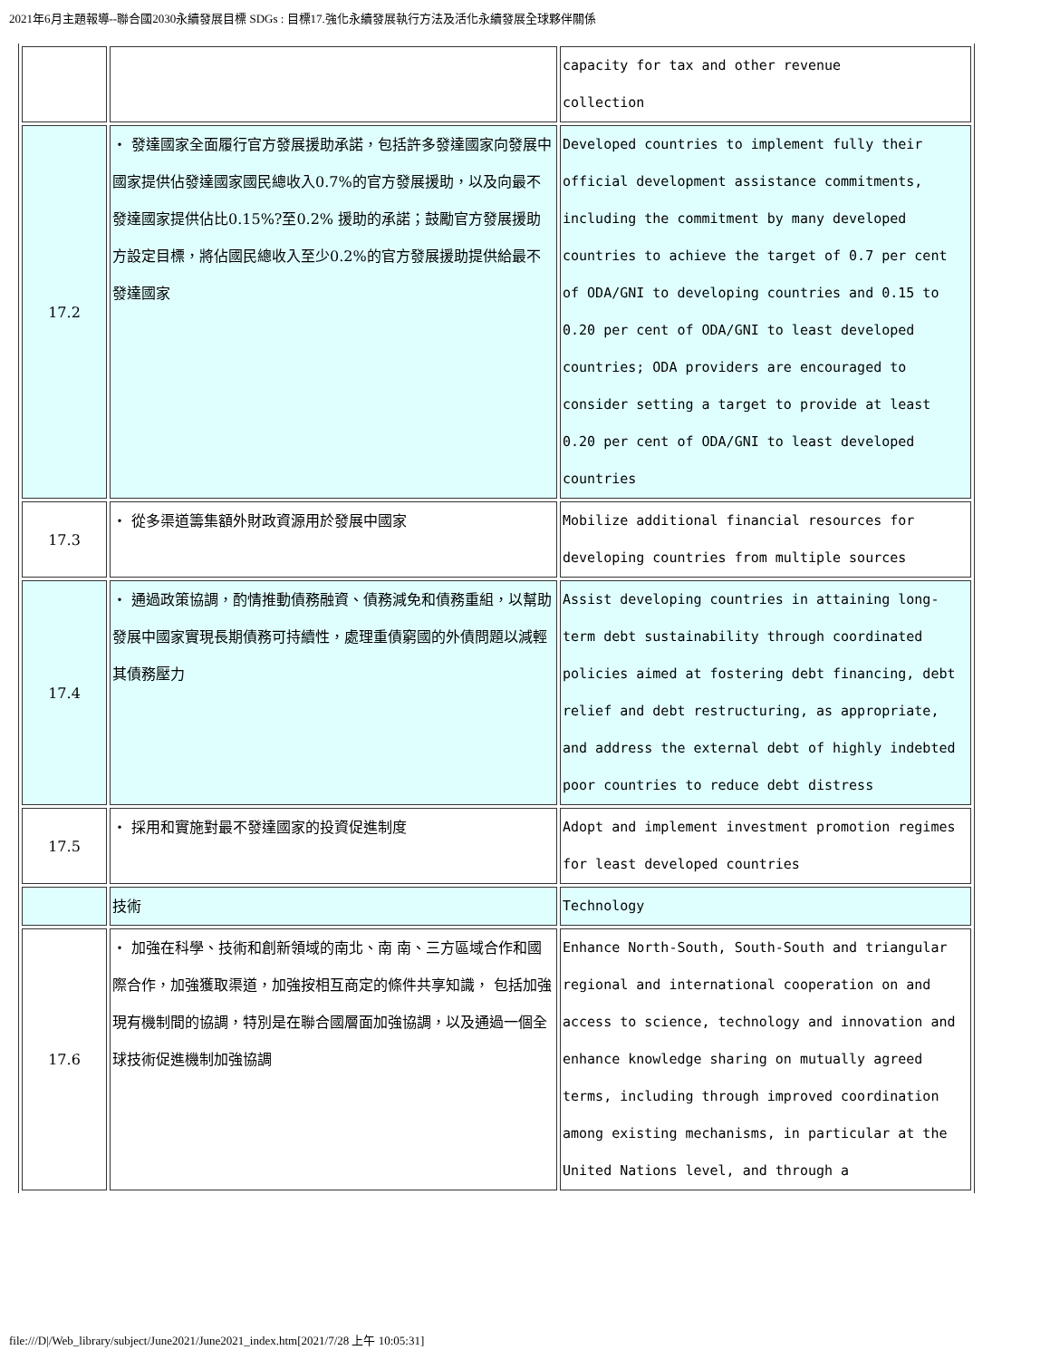2021年6月主題報導--聯合國2030永續發展目標 SDGs : 目標17.強化永續發展執行方法及活化永續發展全球夥伴關係
| | | capacity for tax and other revenue collection |
| 17.2 | ・ 發達國家全面履行官方發展援助承諾，包括許多發達國家向發展中國家提供佔發達國家國民總收入0.7%的官方發展援助，以及向最不發達國家提供佔比0.15%?至0.2% 援助的承諾；鼓勵官方發展援助方設定目標，將佔國民總收入至少0.2%的官方發展援助提供給最不發達國家 | Developed countries to implement fully their official development assistance commitments, including the commitment by many developed countries to achieve the target of 0.7 per cent of ODA/GNI to developing countries and 0.15 to 0.20 per cent of ODA/GNI to least developed countries; ODA providers are encouraged to consider setting a target to provide at least 0.20 per cent of ODA/GNI to least developed countries |
| 17.3 | ・ 從多渠道籌集額外財政資源用於發展中國家 | Mobilize additional financial resources for developing countries from multiple sources |
| 17.4 | ・ 通過政策協調，酌情推動債務融資、債務減免和債務重組，以幫助發展中國家實現長期債務可持續性，處理重債窮國的外債問題以減輕其債務壓力 | Assist developing countries in attaining long- term debt sustainability through coordinated policies aimed at fostering debt financing, debt relief and debt restructuring, as appropriate, and address the external debt of highly indebted poor countries to reduce debt distress |
| 17.5 | ・ 採用和實施對最不發達國家的投資促進制度 | Adopt and implement investment promotion regimes for least developed countries |
| | 技術 | Technology |
| 17.6 | ・ 加強在科學、技術和創新領域的南北、南 南、三方區域合作和國際合作，加強獲取渠道，加強按相互商定的條件共享知識， 包括加強現有機制間的協調，特別是在聯合國層面加強協調，以及通過一個全球技術促進機制加強協調 | Enhance North-South, South-South and triangular regional and international cooperation on and access to science, technology and innovation and enhance knowledge sharing on mutually agreed terms, including through improved coordination among existing mechanisms, in particular at the United Nations level, and through a |
file:///D|/Web_library/subject/June2021/June2021_index.htm[2021/7/28 上午 10:05:31]